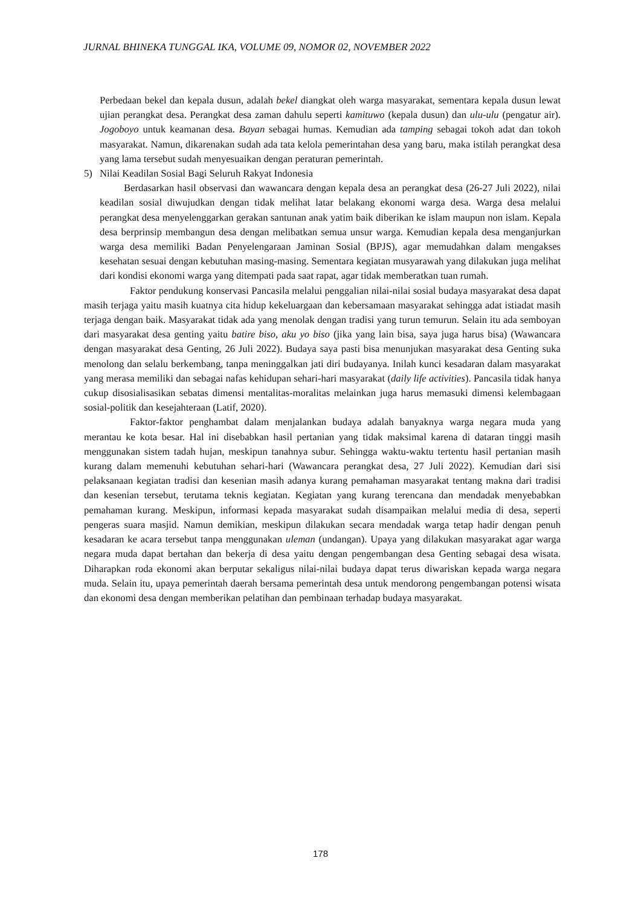JURNAL BHINEKA TUNGGAL IKA, VOLUME 09, NOMOR 02, NOVEMBER 2022
Perbedaan bekel dan kepala dusun, adalah bekel diangkat oleh warga masyarakat, sementara kepala dusun lewat ujian perangkat desa. Perangkat desa zaman dahulu seperti kamituwo (kepala dusun) dan ulu-ulu (pengatur air). Jogoboyo untuk keamanan desa. Bayan sebagai humas. Kemudian ada tamping sebagai tokoh adat dan tokoh masyarakat. Namun, dikarenakan sudah ada tata kelola pemerintahan desa yang baru, maka istilah perangkat desa yang lama tersebut sudah menyesuaikan dengan peraturan pemerintah.
5) Nilai Keadilan Sosial Bagi Seluruh Rakyat Indonesia
Berdasarkan hasil observasi dan wawancara dengan kepala desa an perangkat desa (26-27 Juli 2022), nilai keadilan sosial diwujudkan dengan tidak melihat latar belakang ekonomi warga desa. Warga desa melalui perangkat desa menyelenggarkan gerakan santunan anak yatim baik diberikan ke islam maupun non islam. Kepala desa berprinsip membangun desa dengan melibatkan semua unsur warga. Kemudian kepala desa menganjurkan warga desa memiliki Badan Penyelengaraan Jaminan Sosial (BPJS), agar memudahkan dalam mengakses kesehatan sesuai dengan kebutuhan masing-masing. Sementara kegiatan musyarawah yang dilakukan juga melihat dari kondisi ekonomi warga yang ditempati pada saat rapat, agar tidak memberatkan tuan rumah.
Faktor pendukung konservasi Pancasila melalui penggalian nilai-nilai sosial budaya masyarakat desa dapat masih terjaga yaitu masih kuatnya cita hidup kekeluargaan dan kebersamaan masyarakat sehingga adat istiadat masih terjaga dengan baik. Masyarakat tidak ada yang menolak dengan tradisi yang turun temurun. Selain itu ada semboyan dari masyarakat desa genting yaitu batire biso, aku yo biso (jika yang lain bisa, saya juga harus bisa) (Wawancara dengan masyarakat desa Genting, 26 Juli 2022). Budaya saya pasti bisa menunjukan masyarakat desa Genting suka menolong dan selalu berkembang, tanpa meninggalkan jati diri budayanya. Inilah kunci kesadaran dalam masyarakat yang merasa memiliki dan sebagai nafas kehidupan sehari-hari masyarakat (daily life activities). Pancasila tidak hanya cukup disosialisasikan sebatas dimensi mentalitas-moralitas melainkan juga harus memasuki dimensi kelembagaan sosial-politik dan kesejahteraan (Latif, 2020).
Faktor-faktor penghambat dalam menjalankan budaya adalah banyaknya warga negara muda yang merantau ke kota besar. Hal ini disebabkan hasil pertanian yang tidak maksimal karena di dataran tinggi masih menggunakan sistem tadah hujan, meskipun tanahnya subur. Sehingga waktu-waktu tertentu hasil pertanian masih kurang dalam memenuhi kebutuhan sehari-hari (Wawancara perangkat desa, 27 Juli 2022). Kemudian dari sisi pelaksanaan kegiatan tradisi dan kesenian masih adanya kurang pemahaman masyarakat tentang makna dari tradisi dan kesenian tersebut, terutama teknis kegiatan. Kegiatan yang kurang terencana dan mendadak menyebabkan pemahaman kurang. Meskipun, informasi kepada masyarakat sudah disampaikan melalui media di desa, seperti pengeras suara masjid. Namun demikian, meskipun dilakukan secara mendadak warga tetap hadir dengan penuh kesadaran ke acara tersebut tanpa menggunakan uleman (undangan). Upaya yang dilakukan masyarakat agar warga negara muda dapat bertahan dan bekerja di desa yaitu dengan pengembangan desa Genting sebagai desa wisata. Diharapkan roda ekonomi akan berputar sekaligus nilai-nilai budaya dapat terus diwariskan kepada warga negara muda. Selain itu, upaya pemerintah daerah bersama pemerintah desa untuk mendorong pengembangan potensi wisata dan ekonomi desa dengan memberikan pelatihan dan pembinaan terhadap budaya masyarakat.
178